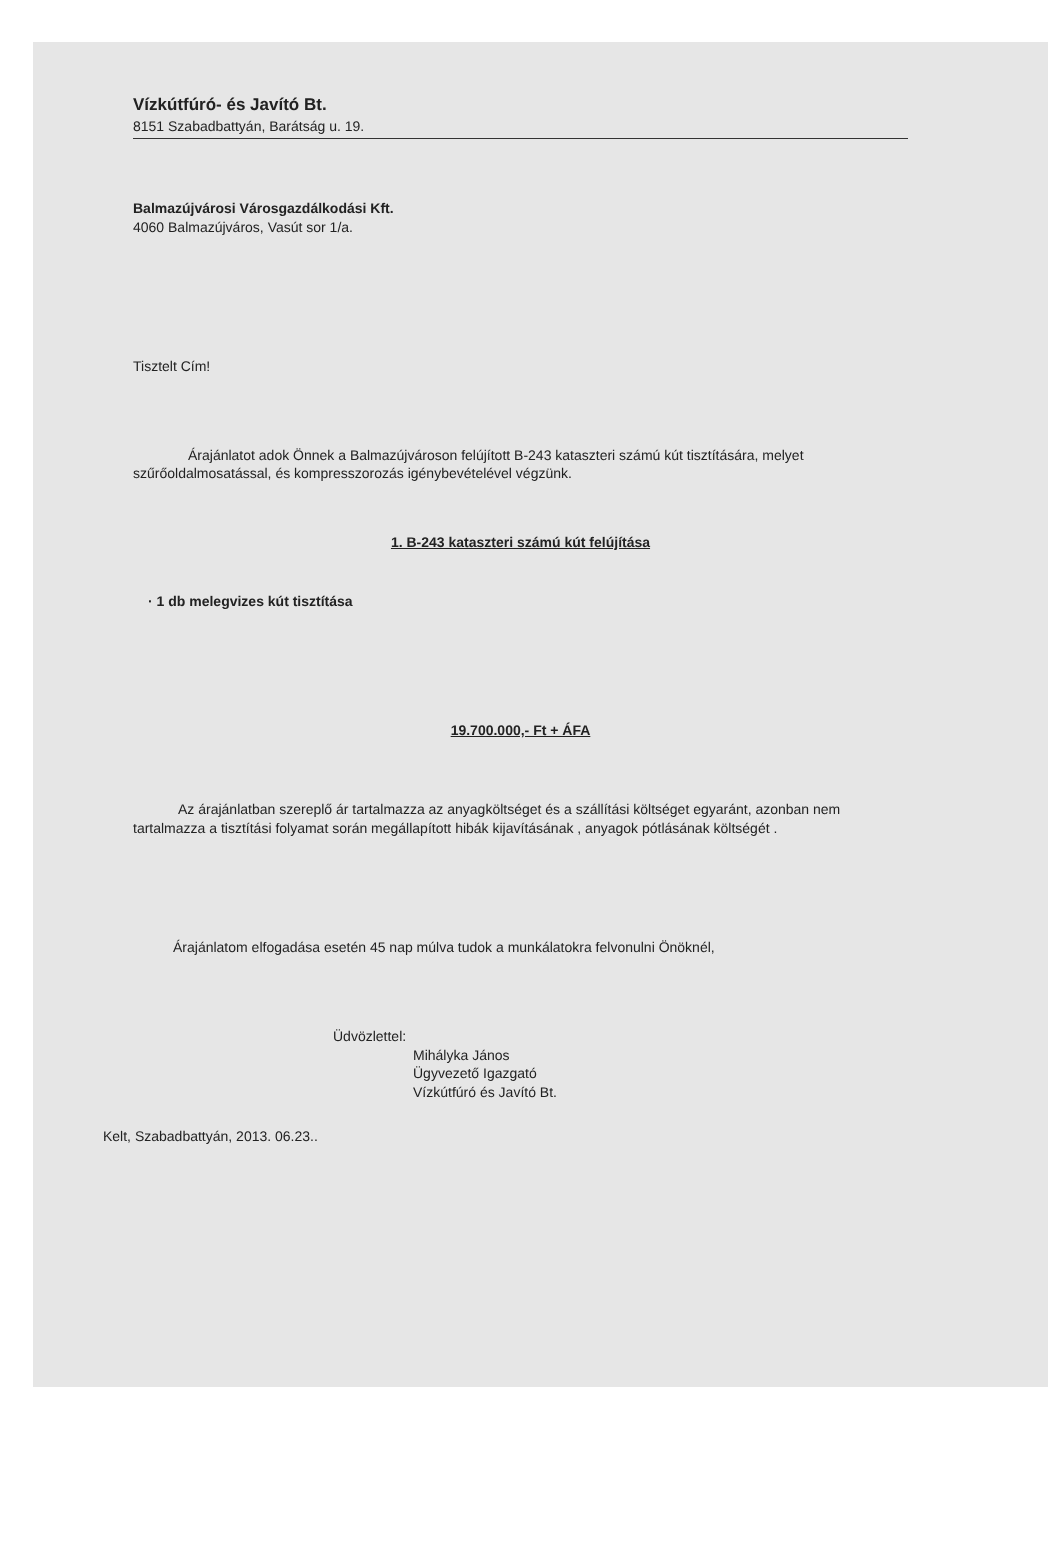Vízkútfúró- és Javító Bt.
8151 Szabadbattyán, Barátság u. 19.
Balmazújvárosi Városgazdálkodási Kft.
4060 Balmazújváros, Vasút sor 1/a.
Tisztelt Cím!
Árajánlatot adok Önnek a Balmazújvároson felújított B-243 kataszteri számú kút tisztítására, melyet szűrőoldalmosatással, és kompresszorozás igénybevételével végzünk.
1. B-243 kataszteri számú kút felújítása
· 1 db melegvizes kút tisztítása
19.700.000,- Ft + ÁFA
Az árajánlatban szereplő ár tartalmazza az anyagköltséget és a szállítási költséget egyaránt, azonban nem tartalmazza a tisztítási folyamat során megállapított hibák kijavításának , anyagok pótlásának költségét .
Árajánlatom elfogadása esetén 45 nap múlva tudok a munkálatokra felvonulni Önöknél,
Üdvözlettel:
Mihályka János
Ügyvezető Igazgató
Vízkútfúró és Javító Bt.
Kelt, Szabadbattyán, 2013. 06.23..